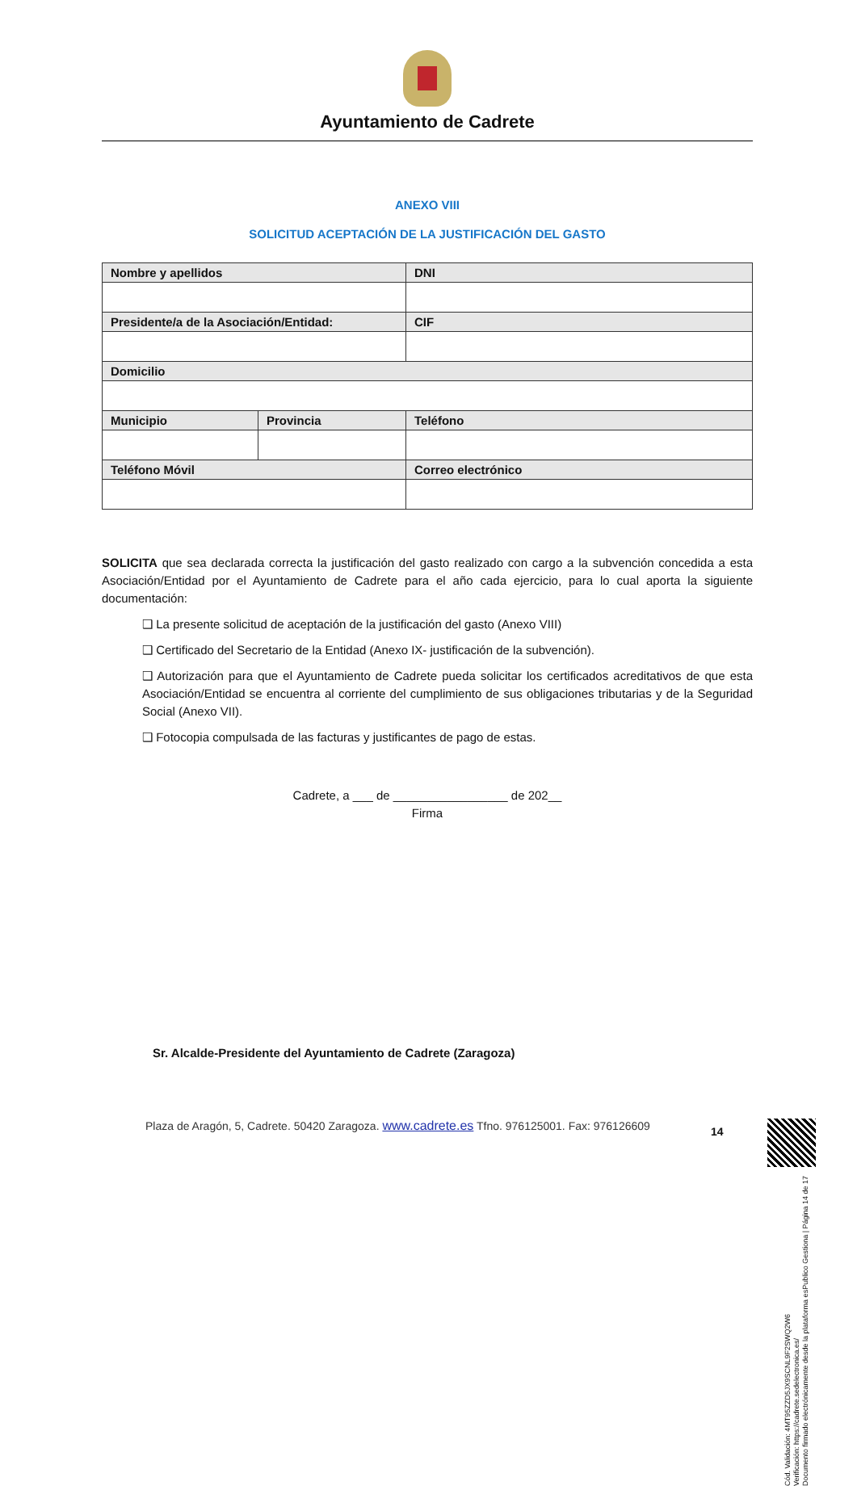Ayuntamiento de Cadrete
ANEXO VIII
SOLICITUD ACEPTACIÓN DE LA JUSTIFICACIÓN DEL GASTO
| Nombre y apellidos | | | DNI |
| --- | --- | --- | --- |
| Presidente/a de la Asociación/Entidad: | | | CIF |
| Domicilio | | | |
| Municipio | Provincia | Teléfono | |
| Teléfono Móvil | | Correo electrónico | |
SOLICITA que sea declarada correcta la justificación del gasto realizado con cargo a la subvención concedida a esta Asociación/Entidad por el Ayuntamiento de Cadrete para el año cada ejercicio, para lo cual aporta la siguiente documentación:
❑ La presente solicitud de aceptación de la justificación del gasto (Anexo VIII)
❑ Certificado del Secretario de la Entidad (Anexo IX- justificación de la subvención).
❑ Autorización para que el Ayuntamiento de Cadrete pueda solicitar los certificados acreditativos de que esta Asociación/Entidad se encuentra al corriente del cumplimiento de sus obligaciones tributarias y de la Seguridad Social (Anexo VII).
❑ Fotocopia compulsada de las facturas y justificantes de pago de estas.
Cadrete, a ___ de _________________ de 202__
Firma
Sr. Alcalde-Presidente del Ayuntamiento de Cadrete (Zaragoza)
Plaza de Aragón, 5, Cadrete. 50420 Zaragoza. www.cadrete.es Tfno. 976125001. Fax: 976126609
14
Cód. Validación: 4MT95ZZD5JX9SCNL9F2SWQ2W6
Verificación: https://cadrete.sedelectronica.es/
Documento firmado electrónicamente desde la plataforma esPublico Gestiona | Página 14 de 17